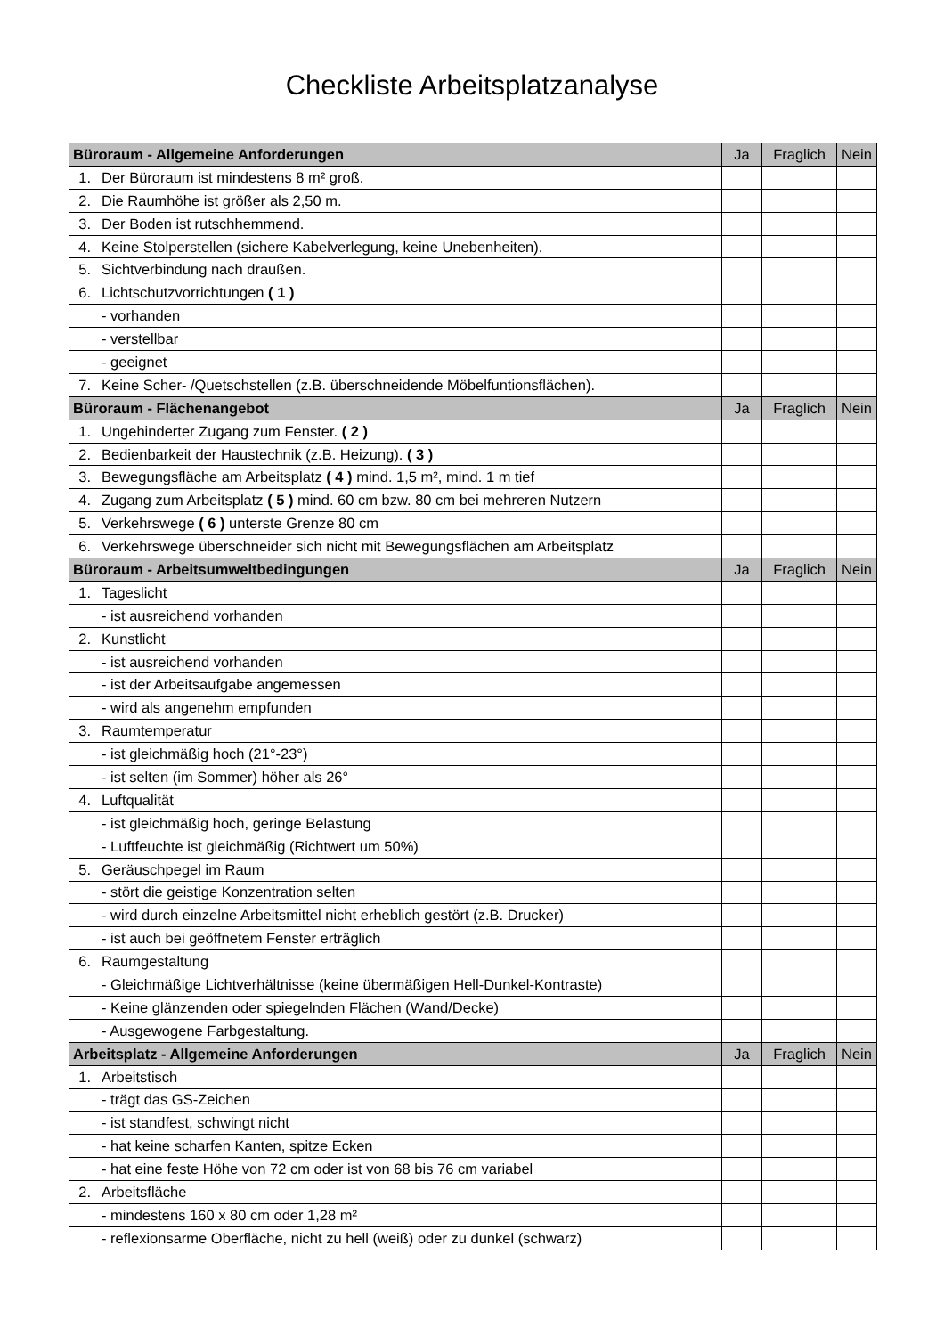Checkliste Arbeitsplatzanalyse
| Büroraum - Allgemeine Anforderungen | | Ja | Fraglich | Nein |
| --- | --- | --- | --- | --- |
| 1. | Der Büroraum ist mindestens 8 m² groß. | | | |
| 2. | Die Raumhöhe ist größer als 2,50 m. | | | |
| 3. | Der Boden ist rutschhemmend. | | | |
| 4. | Keine Stolperstellen (sichere Kabelverlegung, keine Unebenheiten). | | | |
| 5. | Sichtverbindung nach draußen. | | | |
| 6. | Lichtschutzvorrichtungen ( 1 ) | | | |
| | - vorhanden | | | |
| | - verstellbar | | | |
| | - geeignet | | | |
| 7. | Keine Scher- /Quetschstellen (z.B. überschneidende Möbelfuntionsflächen). | | | |
| Büroraum - Flächenangebot | | Ja | Fraglich | Nein |
| 1. | Ungehinderter Zugang zum Fenster. ( 2 ) | | | |
| 2. | Bedienbarkeit der Haustechnik (z.B. Heizung). ( 3 ) | | | |
| 3. | Bewegungsfläche am Arbeitsplatz ( 4 ) mind. 1,5 m², mind. 1 m tief | | | |
| 4. | Zugang zum Arbeitsplatz ( 5 ) mind. 60 cm bzw. 80 cm bei mehreren Nutzern | | | |
| 5. | Verkehrswege ( 6 ) unterste Grenze 80 cm | | | |
| 6. | Verkehrswege überschneider sich nicht mit Bewegungsflächen am Arbeitsplatz | | | |
| Büroraum - Arbeitsumweltbedingungen | | Ja | Fraglich | Nein |
| 1. | Tageslicht | | | |
| | - ist ausreichend vorhanden | | | |
| 2. | Kunstlicht | | | |
| | - ist ausreichend vorhanden | | | |
| | - ist der Arbeitsaufgabe angemessen | | | |
| | - wird als angenehm empfunden | | | |
| 3. | Raumtemperatur | | | |
| | - ist gleichmäßig hoch (21°-23°) | | | |
| | - ist selten (im Sommer) höher als 26° | | | |
| 4. | Luftqualität | | | |
| | - ist gleichmäßig hoch, geringe Belastung | | | |
| | - Luftfeuchte ist gleichmäßig (Richtwert um 50%) | | | |
| 5. | Geräuschpegel im Raum | | | |
| | - stört die geistige Konzentration selten | | | |
| | - wird durch einzelne Arbeitsmittel nicht erheblich gestört (z.B. Drucker) | | | |
| | - ist auch bei geöffnetem Fenster erträglich | | | |
| 6. | Raumgestaltung | | | |
| | - Gleichmäßige Lichtverhältnisse (keine übermäßigen Hell-Dunkel-Kontraste) | | | |
| | - Keine glänzenden oder spiegelnden Flächen (Wand/Decke) | | | |
| | - Ausgewogene Farbgestaltung. | | | |
| Arbeitsplatz - Allgemeine Anforderungen | | Ja | Fraglich | Nein |
| 1. | Arbeitstisch | | | |
| | - trägt das GS-Zeichen | | | |
| | - ist standfest, schwingt nicht | | | |
| | - hat keine scharfen Kanten, spitze Ecken | | | |
| | - hat eine feste Höhe von 72 cm oder ist von 68 bis 76 cm variabel | | | |
| 2. | Arbeitsfläche | | | |
| | - mindestens 160 x 80 cm oder 1,28 m² | | | |
| | - reflexionsarme Oberfläche, nicht zu hell (weiß) oder zu dunkel (schwarz) | | | |